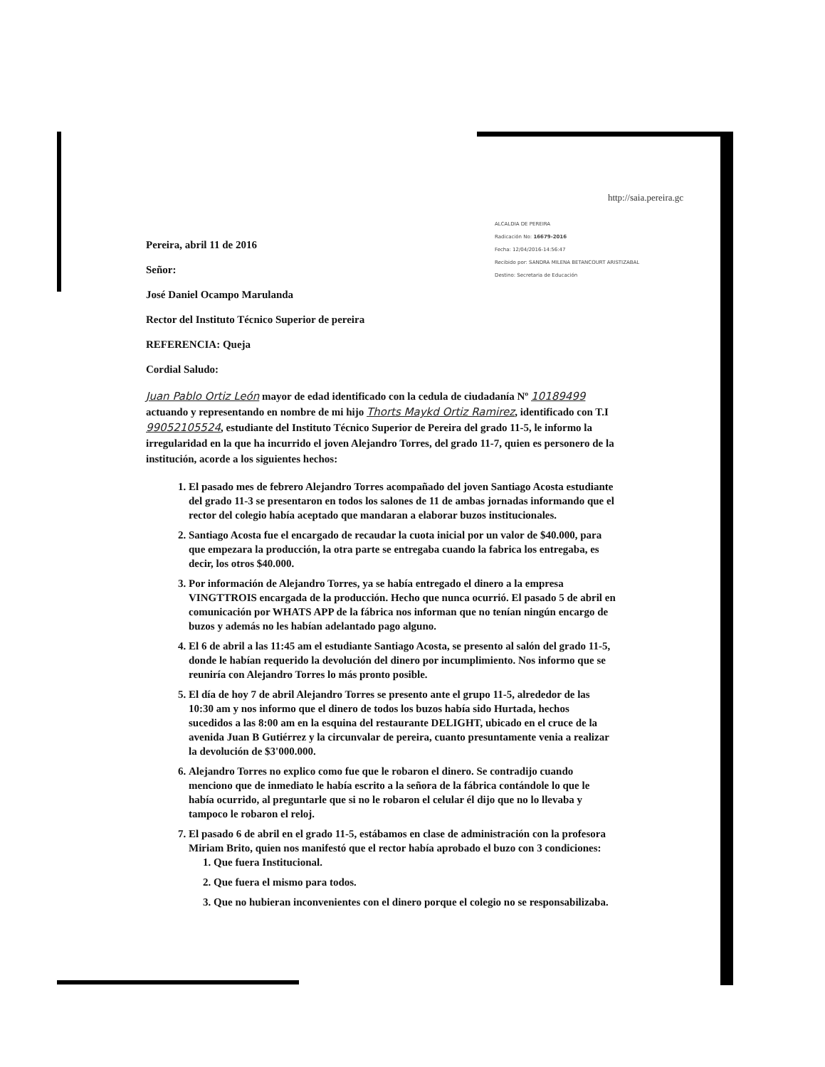http://saia.pereira.gc
ALCALDIA DE PEREIRA
Radicación No: 16679-2016
Fecha: 12/04/2016-14:56:47
Recibido por: SANDRA MILENA BETANCOURT ARISTIZABAL
Destino: Secretaria de Educación
Pereira, abril 11 de 2016
Señor:
José Daniel Ocampo Marulanda
Rector del Instituto Técnico Superior de pereira
REFERENCIA: Queja
Cordial Saludo:
Juan Pablo Ortiz León mayor de edad identificado con la cedula de ciudadanía Nº 10189499 actuando y representando en nombre de mi hijo Thorts Maykd Ortiz Ramirez, identificado con T.I 99052105524, estudiante del Instituto Técnico Superior de Pereira del grado 11-5, le informo la irregularidad en la que ha incurrido el joven Alejandro Torres, del grado 11-7, quien es personero de la institución, acorde a los siguientes hechos:
1. El pasado mes de febrero Alejandro Torres acompañado del joven Santiago Acosta estudiante del grado 11-3 se presentaron en todos los salones de 11 de ambas jornadas informando que el rector del colegio había aceptado que mandaran a elaborar buzos institucionales.
2. Santiago Acosta fue el encargado de recaudar la cuota inicial por un valor de $40.000, para que empezara la producción, la otra parte se entregaba cuando la fabrica los entregaba, es decir, los otros $40.000.
3. Por información de Alejandro Torres, ya se había entregado el dinero a la empresa VINGTTROIS encargada de la producción. Hecho que nunca ocurrió. El pasado 5 de abril en comunicación por WHATS APP de la fábrica nos informan que no tenían ningún encargo de buzos y además no les habían adelantado pago alguno.
4. El 6 de abril a las 11:45 am el estudiante Santiago Acosta, se presento al salón del grado 11-5, donde le habían requerido la devolución del dinero por incumplimiento. Nos informo que se reuniría con Alejandro Torres lo más pronto posible.
5. El día de hoy 7 de abril Alejandro Torres se presento ante el grupo 11-5, alrededor de las 10:30 am y nos informo que el dinero de todos los buzos había sido Hurtada, hechos sucedidos a las 8:00 am en la esquina del restaurante DELIGHT, ubicado en el cruce de la avenida Juan B Gutiérrez y la circunvalar de pereira, cuanto presuntamente venia a realizar la devolución de $3'000.000.
6. Alejandro Torres no explico como fue que le robaron el dinero. Se contradijo cuando menciono que de inmediato le había escrito a la señora de la fábrica contándole lo que le había ocurrido, al preguntarle que si no le robaron el celular él dijo que no lo llevaba y tampoco le robaron el reloj.
7. El pasado 6 de abril en el grado 11-5, estábamos en clase de administración con la profesora Miriam Brito, quien nos manifestó que el rector había aprobado el buzo con 3 condiciones:
1. Que fuera Institucional.
2. Que fuera el mismo para todos.
3. Que no hubieran inconvenientes con el dinero porque el colegio no se responsabilizaba.